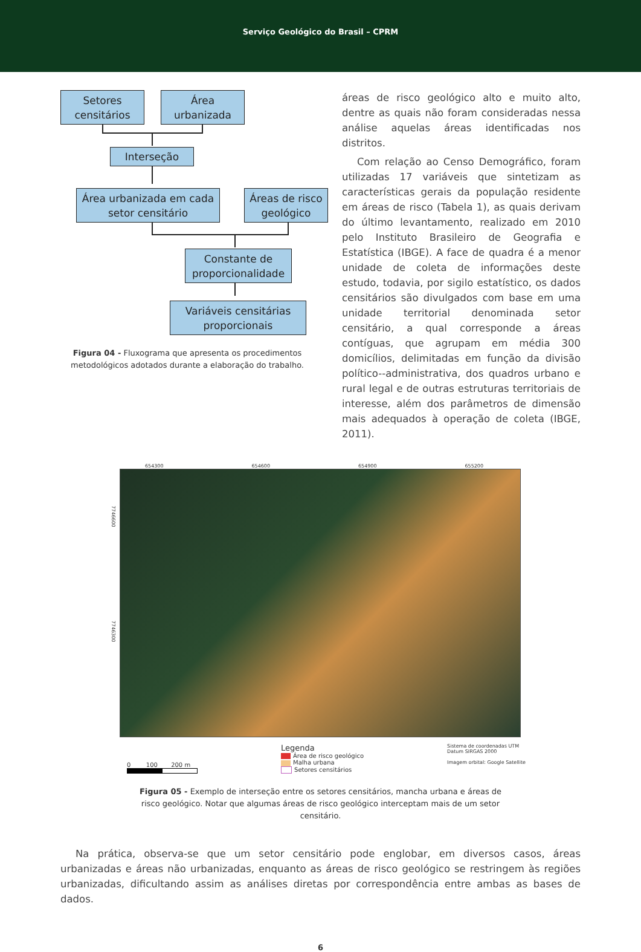Serviço Geológico do Brasil – CPRM
Setores
censitários
Área
urbanizada
Interseção
Área urbanizada em cada
setor censitário
Áreas de risco
geológico
Constante de
proporcionalidade
Variáveis censitárias
proporcionais
Figura 04 - Fluxograma que apresenta os procedimentos metodológicos adotados durante a elaboração do trabalho.
áreas de risco geológico alto e muito alto, dentre as quais não foram consideradas nessa análise aquelas áreas identificadas nos distritos.
Com relação ao Censo Demográfico, foram utilizadas 17 variáveis que sintetizam as características gerais da população residente em áreas de risco (Tabela 1), as quais derivam do último levantamento, realizado em 2010 pelo Instituto Brasileiro de Geografia e Estatística (IBGE). A face de quadra é a menor unidade de coleta de informações deste estudo, todavia, por sigilo estatístico, os dados censitários são divulgados com base em uma unidade territorial denominada setor censitário, a qual corresponde a áreas contíguas, que agrupam em média 300 domicílios, delimitadas em função da divisão político--administrativa, dos quadros urbano e rural legal e de outras estruturas territoriais de interesse, além dos parâmetros de dimensão mais adequados à operação de coleta (IBGE, 2011).
654300 654600 654900 655200
7746600
7746300
0 100 200 m
Legenda
Área de risco geológico
Malha urbana
Setores censitários
Sistema de coordenadas UTM
Datum SIRGAS 2000
Imagem orbital: Google Satellite
Figura 05 - Exemplo de interseção entre os setores censitários, mancha urbana e áreas de risco geológico. Notar que algumas áreas de risco geológico interceptam mais de um setor censitário.
Na prática, observa-se que um setor censitário pode englobar, em diversos casos, áreas urbanizadas e áreas não urbanizadas, enquanto as áreas de risco geológico se restringem às regiões urbanizadas, dificultando assim as análises diretas por correspondência entre ambas as bases de dados.
6